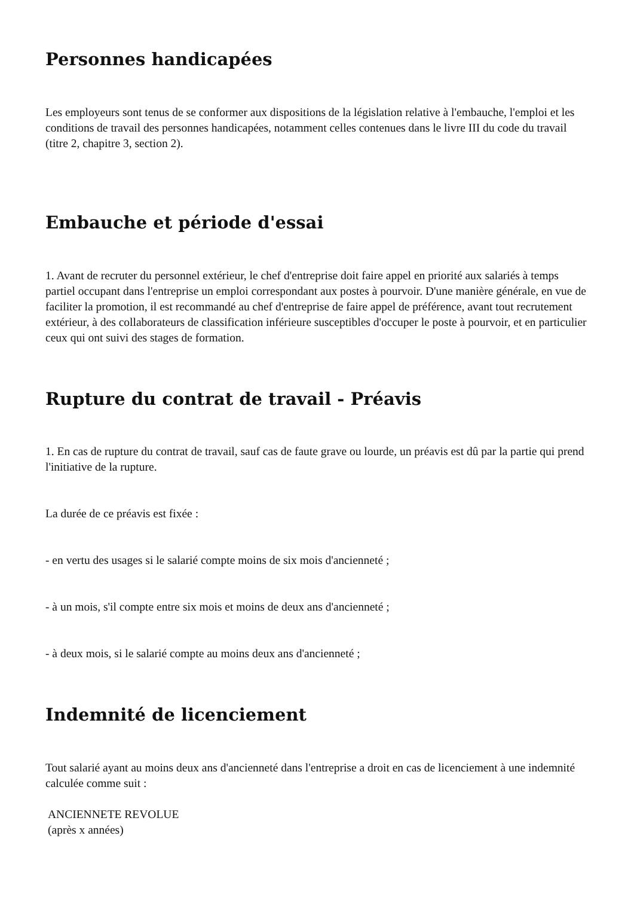Personnes handicapées
Les employeurs sont tenus de se conformer aux dispositions de la législation relative à l'embauche, l'emploi et les conditions de travail des personnes handicapées, notamment celles contenues dans le livre III du code du travail (titre 2, chapitre 3, section 2).
Embauche et période d'essai
1. Avant de recruter du personnel extérieur, le chef d'entreprise doit faire appel en priorité aux salariés à temps partiel occupant dans l'entreprise un emploi correspondant aux postes à pourvoir. D'une manière générale, en vue de faciliter la promotion, il est recommandé au chef d'entreprise de faire appel de préférence, avant tout recrutement extérieur, à des collaborateurs de classification inférieure susceptibles d'occuper le poste à pourvoir, et en particulier ceux qui ont suivi des stages de formation.
Rupture du contrat de travail - Préavis
1. En cas de rupture du contrat de travail, sauf cas de faute grave ou lourde, un préavis est dû par la partie qui prend l'initiative de la rupture.
La durée de ce préavis est fixée :
- en vertu des usages si le salarié compte moins de six mois d'ancienneté ;
- à un mois, s'il compte entre six mois et moins de deux ans d'ancienneté ;
- à deux mois, si le salarié compte au moins deux ans d'ancienneté ;
Indemnité de licenciement
Tout salarié ayant au moins deux ans d'ancienneté dans l'entreprise a droit en cas de licenciement à une indemnité calculée comme suit :
ANCIENNETE REVOLUE
(après x années)